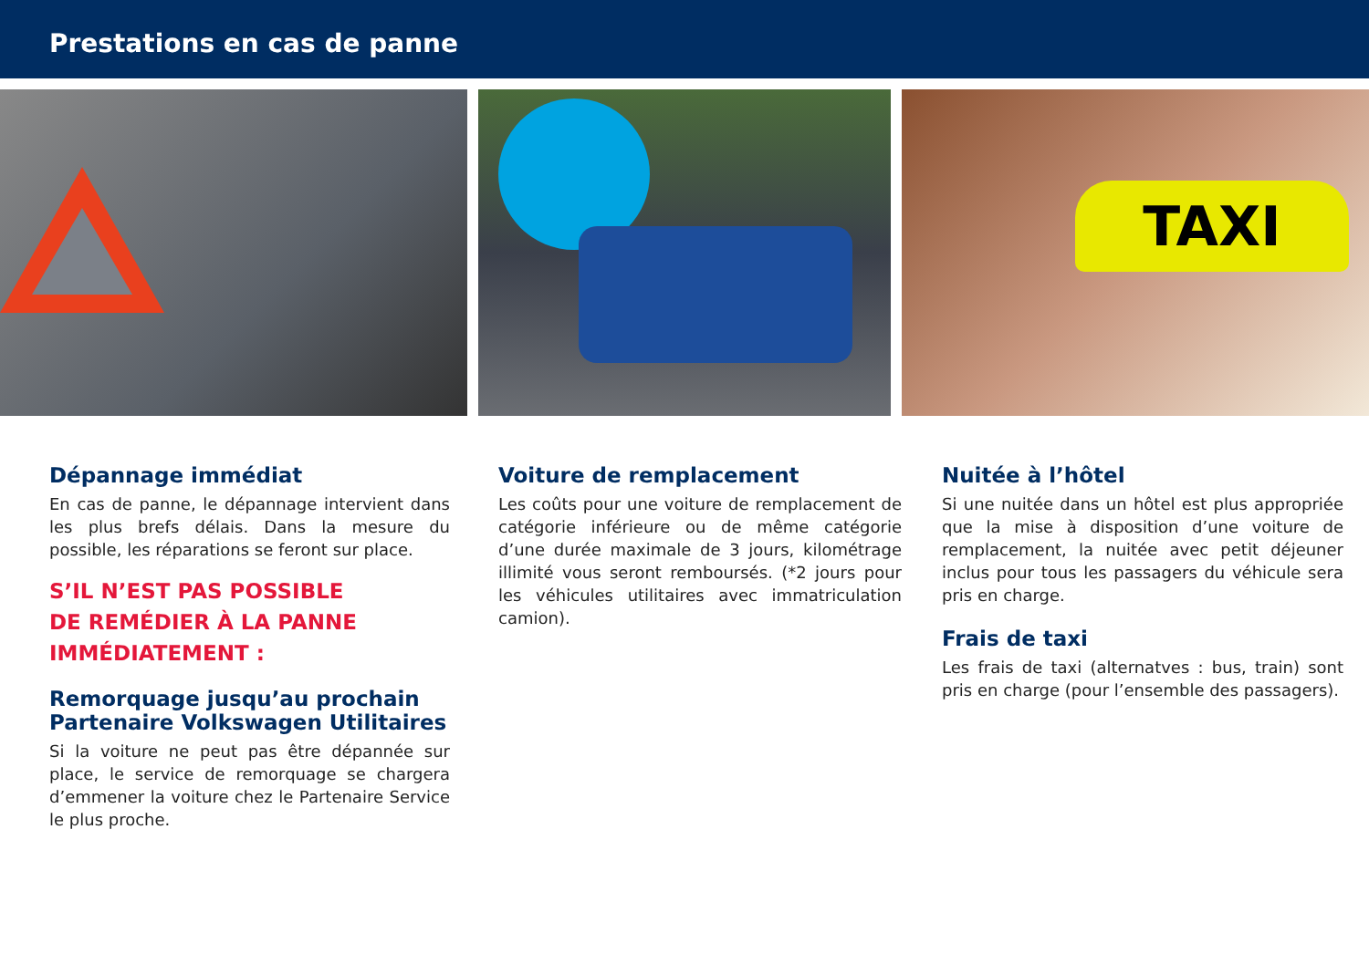Prestations en cas de panne
TAXI
Dépannage immédiat
En cas de panne, le dépannage intervient dans les plus brefs délais. Dans la mesure du possible, les réparations se feront sur place.
S’IL N’EST PAS POSSIBLE
DE REMÉDIER À LA PANNE
IMMÉDIATEMENT :
Remorquage jusqu’au prochain
Partenaire Volkswagen Utilitaires
Si la voiture ne peut pas être dépannée sur place, le service de remorquage se chargera d’emmener la voiture chez le Partenaire Service le plus proche.
Voiture de remplacement
Les coûts pour une voiture de remplacement de catégorie inférieure ou de même catégorie d’une durée maximale de 3 jours, kilométrage illimité vous seront remboursés. (*2 jours pour les véhicules utilitaires avec immatriculation camion).
Nuitée à l’hôtel
Si une nuitée dans un hôtel est plus appropriée que la mise à disposition d’une voiture de remplacement, la nuitée avec petit déjeuner inclus pour tous les passagers du véhicule sera pris en charge.
Frais de taxi
Les frais de taxi (alternatves : bus, train) sont pris en charge (pour l’ensemble des passagers).